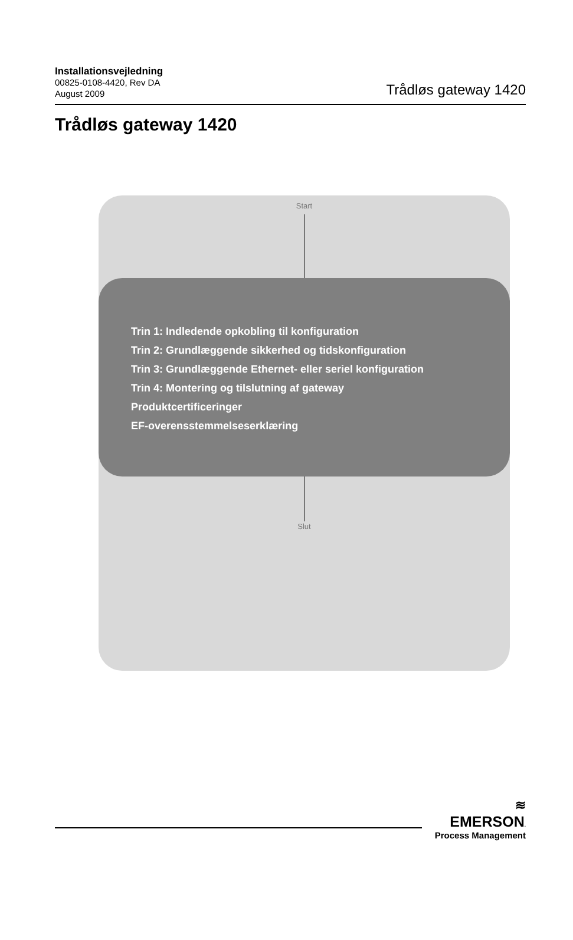Installationsvejledning
00825-0108-4420, Rev DA
August 2009
Trådløs gateway 1420
Trådløs gateway 1420
Start
Trin 1: Indledende opkobling til konfiguration
Trin 2: Grundlæggende sikkerhed og tidskonfiguration
Trin 3: Grundlæggende Ethernet- eller seriel konfiguration
Trin 4: Montering og tilslutning af gateway
Produktcertificeringer
EF-overensstemmelseserklæring
Slut
≋
EMERSON.
Process Management